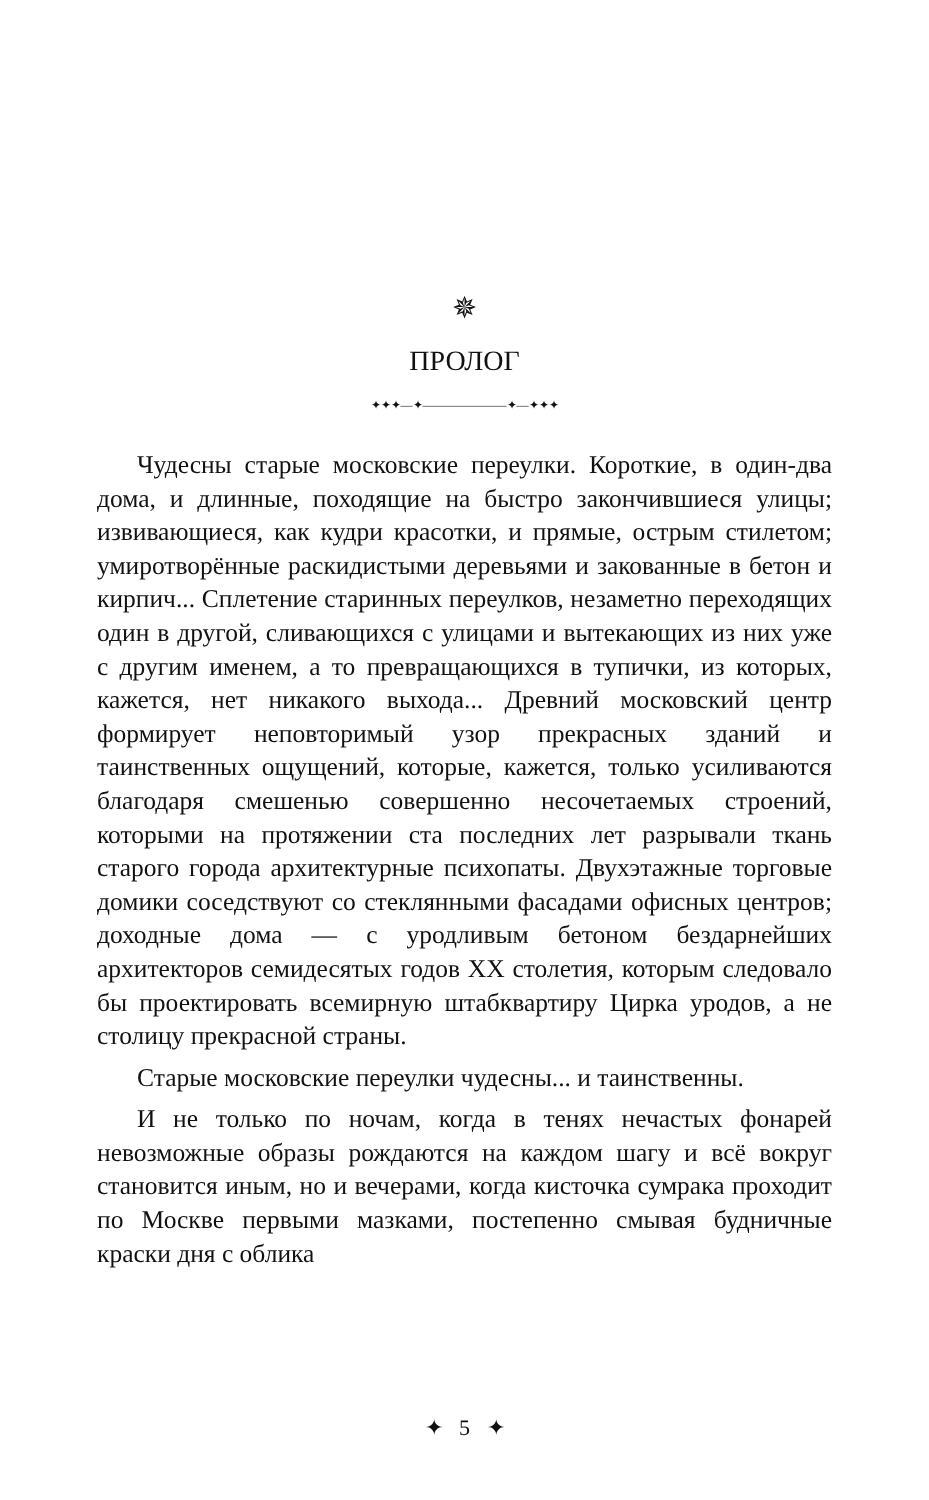✵
ПРОЛОГ
✦✦✦—✦———————✦—✦✦✦
Чудесны старые московские переулки. Короткие, в один-два дома, и длинные, походящие на быстро закончившиеся улицы; извивающиеся, как кудри красотки, и прямые, острым стилетом; умиротворённые раскидистыми деревьями и закованные в бетон и кирпич... Сплетение старинных переулков, незаметно переходящих один в другой, сливающихся с улицами и вытекающих из них уже с другим именем, а то превращающихся в тупички, из которых, кажется, нет никакого выхода... Древний московский центр формирует неповторимый узор прекрасных зданий и таинственных ощущений, которые, кажется, только усиливаются благодаря смешенью совершенно несочетаемых строений, которыми на протяжении ста последних лет разрывали ткань старого города архитектурные психопаты. Двухэтажные торговые домики соседствуют со стеклянными фасадами офисных центров; доходные дома — с уродливым бетоном бездарнейших архитекторов семидесятых годов XX столетия, которым следовало бы проектировать всемирную штабквартиру Цирка уродов, а не столицу прекрасной страны.
Старые московские переулки чудесны... и таинственны.
И не только по ночам, когда в тенях нечастых фонарей невозможные образы рождаются на каждом шагу и всё вокруг становится иным, но и вечерами, когда кисточка сумрака проходит по Москве первыми мазками, постепенно смывая будничные краски дня с облика
✦ 5 ✦